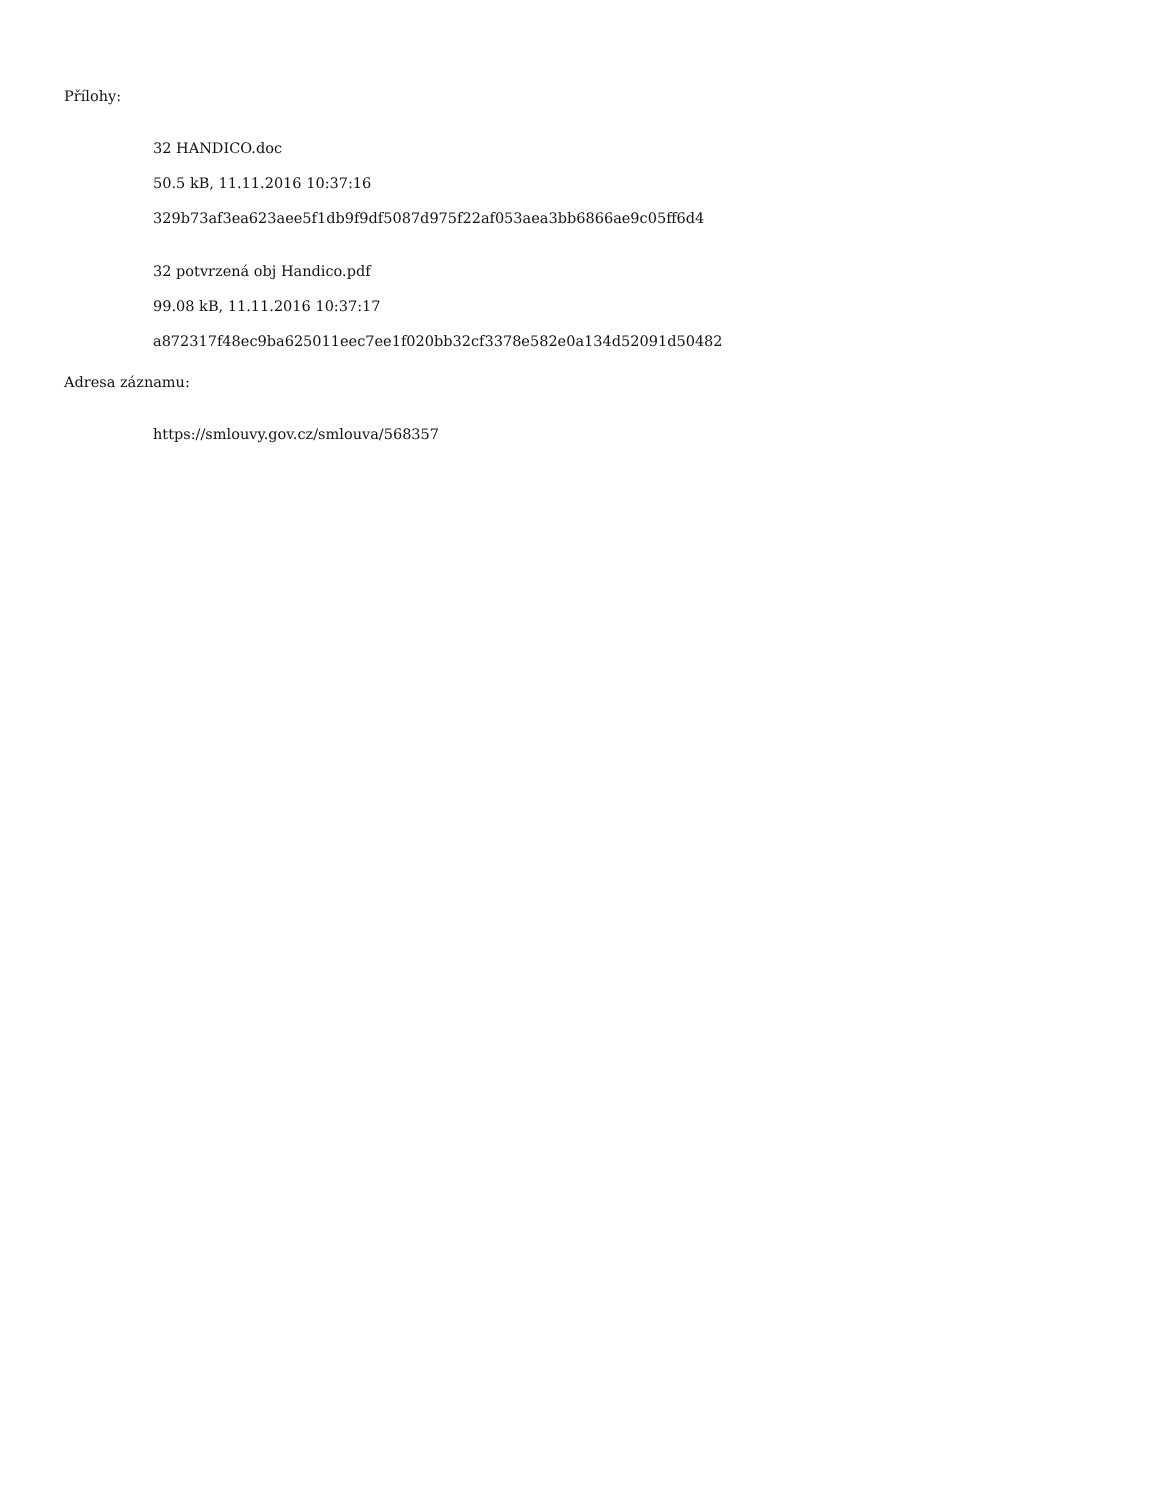Přílohy:
32 HANDICO.doc
50.5 kB, 11.11.2016 10:37:16
329b73af3ea623aee5f1db9f9df5087d975f22af053aea3bb6866ae9c05ff6d4
32 potvrzená obj Handico.pdf
99.08 kB, 11.11.2016 10:37:17
a872317f48ec9ba625011eec7ee1f020bb32cf3378e582e0a134d52091d50482
Adresa záznamu:
https://smlouvy.gov.cz/smlouva/568357